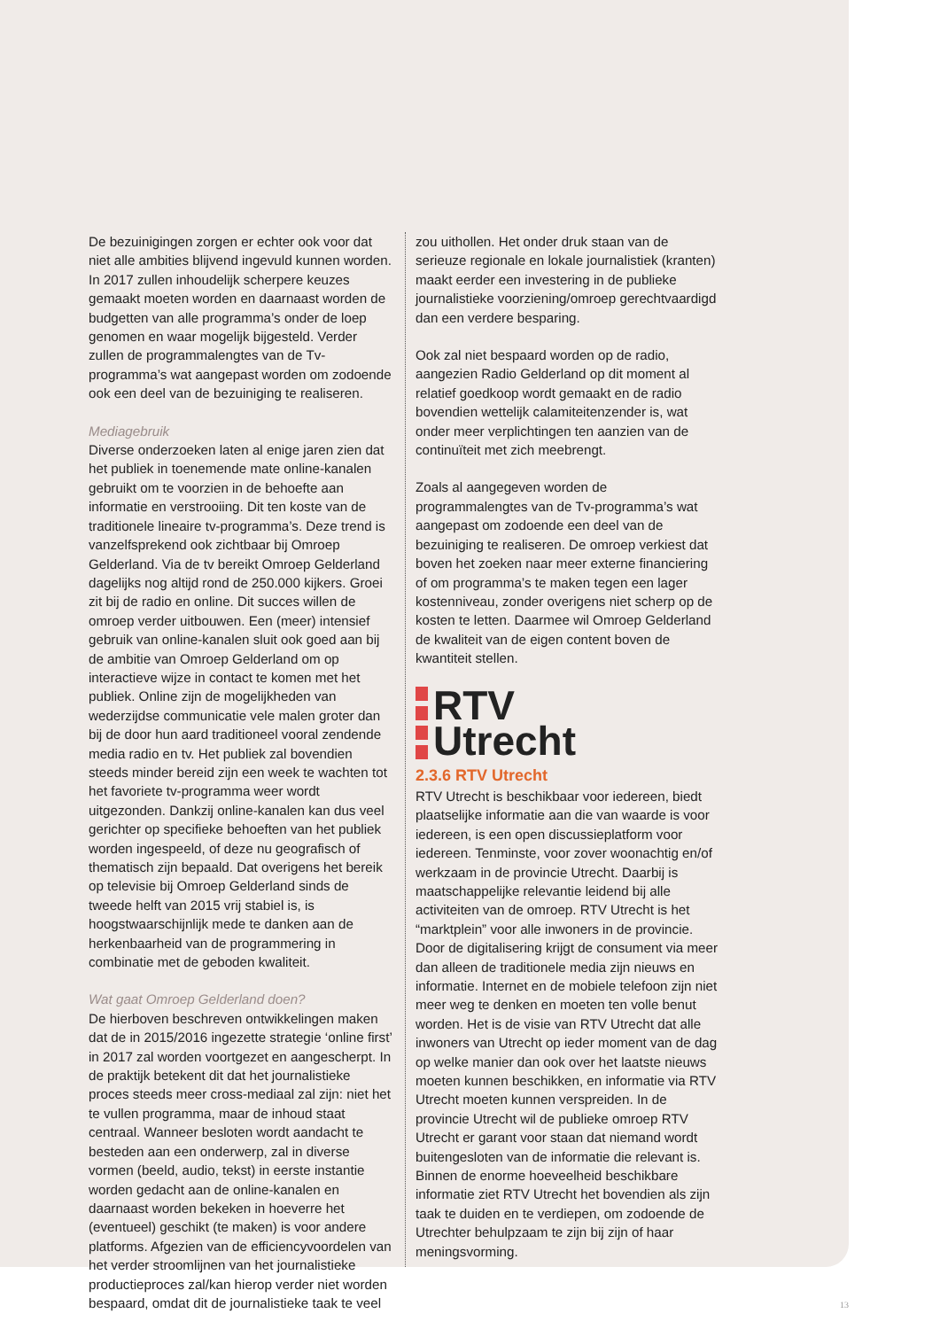De bezuinigingen zorgen er echter ook voor dat niet alle ambities blijvend ingevuld kunnen worden. In 2017 zullen inhoudelijk scherpere keuzes gemaakt moeten worden en daarnaast worden de budgetten van alle programma’s onder de loep genomen en waar mogelijk bijgesteld. Verder zullen de programmalengtes van de Tv-programma’s wat aangepast worden om zodoende ook een deel van de bezuiniging te realiseren.
Mediagebruik
Diverse onderzoeken laten al enige jaren zien dat het publiek in toenemende mate online-kanalen gebruikt om te voorzien in de behoefte aan informatie en verstrooiing. Dit ten koste van de traditionele lineaire tv-programma’s. Deze trend is vanzelfsprekend ook zichtbaar bij Omroep Gelderland. Via de tv bereikt Omroep Gelderland dagelijks nog altijd rond de 250.000 kijkers. Groei zit bij de radio en online. Dit succes willen de omroep verder uitbouwen. Een (meer) intensief gebruik van online-kanalen sluit ook goed aan bij de ambitie van Omroep Gelderland om op interactieve wijze in contact te komen met het publiek. Online zijn de mogelijkheden van wederzijdse communicatie vele malen groter dan bij de door hun aard traditioneel vooral zendende media radio en tv. Het publiek zal bovendien steeds minder bereid zijn een week te wachten tot het favoriete tv-programma weer wordt uitgezonden. Dankzij online-kanalen kan dus veel gerichter op specifieke behoeften van het publiek worden ingespeeld, of deze nu geografisch of thematisch zijn bepaald. Dat overigens het bereik op televisie bij Omroep Gelderland sinds de tweede helft van 2015 vrij stabiel is, is hoogstwaarschijnlijk mede te danken aan de herkenbaarheid van de programmering in combinatie met de geboden kwaliteit.
Wat gaat Omroep Gelderland doen?
De hierboven beschreven ontwikkelingen maken dat de in 2015/2016 ingezette strategie ‘online first’ in 2017 zal worden voortgezet en aangescherpt. In de praktijk betekent dit dat het journalistieke proces steeds meer cross-mediaal zal zijn: niet het te vullen programma, maar de inhoud staat centraal. Wanneer besloten wordt aandacht te besteden aan een onderwerp, zal in diverse vormen (beeld, audio, tekst) in eerste instantie worden gedacht aan de online-kanalen en daarnaast worden bekeken in hoeverre het (eventueel) geschikt (te maken) is voor andere platforms. Afgezien van de efficiencyvoordelen van het verder stroomlijnen van het journalistieke productieproces zal/kan hierop verder niet worden bespaard, omdat dit de journalistieke taak te veel
zou uithollen. Het onder druk staan van de serieuze regionale en lokale journalistiek (kranten) maakt eerder een investering in de publieke journalistieke voorziening/omroep gerechtvaardigd dan een verdere besparing.
Ook zal niet bespaard worden op de radio, aangezien Radio Gelderland op dit moment al relatief goedkoop wordt gemaakt en de radio bovendien wettelijk calamiteitenzender is, wat onder meer verplichtingen ten aanzien van de continuïteit met zich meebrengt.
Zoals al aangegeven worden de programmalengtes van de Tv-programma’s wat aangepast om zodoende een deel van de bezuiniging te realiseren. De omroep verkiest dat boven het zoeken naar meer externe financiering of om programma’s te maken tegen een lager kostenniveau, zonder overigens niet scherp op de kosten te letten. Daarmee wil Omroep Gelderland de kwaliteit van de eigen content boven de kwantiteit stellen.
RTV
Utrecht
2.3.6 RTV Utrecht
RTV Utrecht is beschikbaar voor iedereen, biedt plaatselijke informatie aan die van waarde is voor iedereen, is een open discussieplatform voor iedereen. Tenminste, voor zover woonachtig en/of werkzaam in de provincie Utrecht. Daarbij is maatschappelijke relevantie leidend bij alle activiteiten van de omroep. RTV Utrecht is het “marktplein” voor alle inwoners in de provincie. Door de digitalisering krijgt de consument via meer dan alleen de traditionele media zijn nieuws en informatie. Internet en de mobiele telefoon zijn niet meer weg te denken en moeten ten volle benut worden. Het is de visie van RTV Utrecht dat alle inwoners van Utrecht op ieder moment van de dag op welke manier dan ook over het laatste nieuws moeten kunnen beschikken, en informatie via RTV Utrecht moeten kunnen verspreiden. In de provincie Utrecht wil de publieke omroep RTV Utrecht er garant voor staan dat niemand wordt buitengesloten van de informatie die relevant is. Binnen de enorme hoeveelheid beschikbare informatie ziet RTV Utrecht het bovendien als zijn taak te duiden en te verdiepen, om zodoende de Utrechter behulpzaam te zijn bij zijn of haar meningsvorming.
13